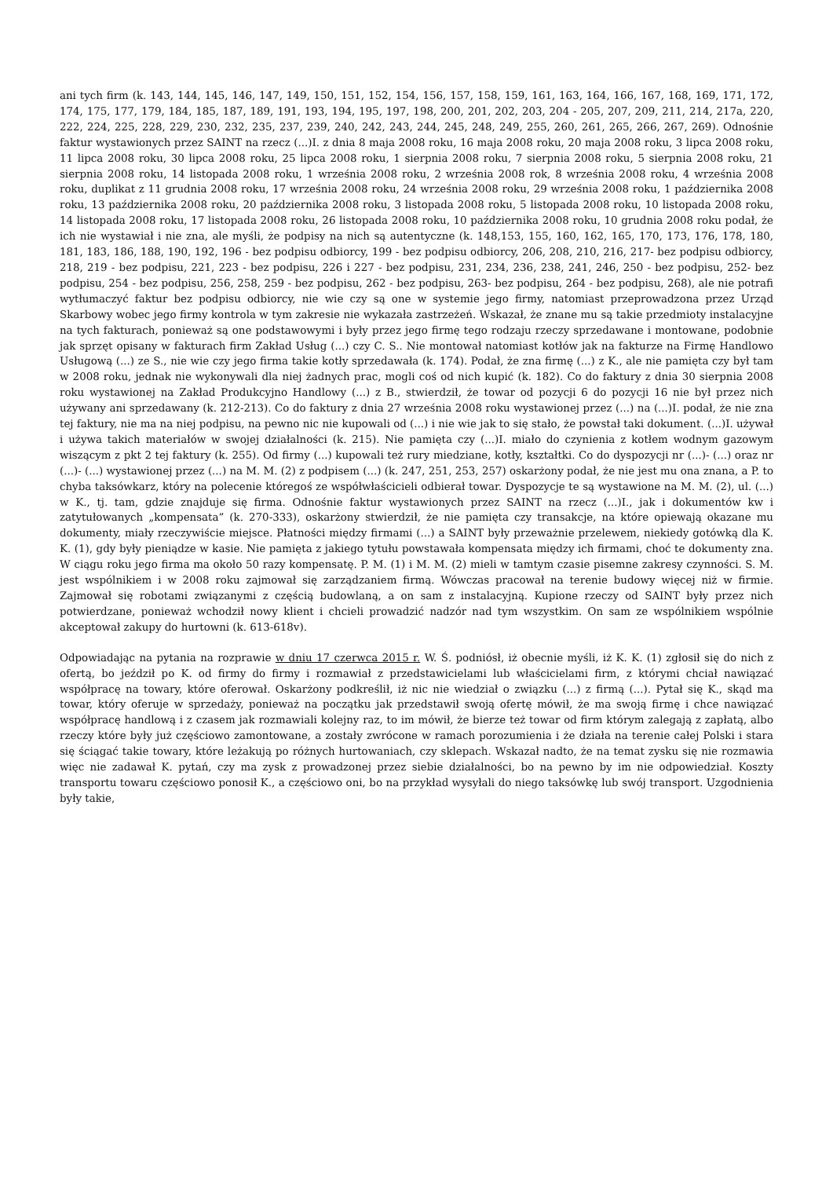ani tych firm (k. 143, 144, 145, 146, 147, 149, 150, 151, 152, 154, 156, 157, 158, 159, 161, 163, 164, 166, 167, 168, 169, 171, 172, 174, 175, 177, 179, 184, 185, 187, 189, 191, 193, 194, 195, 197, 198, 200, 201, 202, 203, 204 - 205, 207, 209, 211, 214, 217a, 220, 222, 224, 225, 228, 229, 230, 232, 235, 237, 239, 240, 242, 243, 244, 245, 248, 249, 255, 260, 261, 265, 266, 267, 269). Odnośnie faktur wystawionych przez SAINT na rzecz (...)I. z dnia 8 maja 2008 roku, 16 maja 2008 roku, 20 maja 2008 roku, 3 lipca 2008 roku, 11 lipca 2008 roku, 30 lipca 2008 roku, 25 lipca 2008 roku, 1 sierpnia 2008 roku, 7 sierpnia 2008 roku, 5 sierpnia 2008 roku, 21 sierpnia 2008 roku, 14 listopada 2008 roku, 1 września 2008 roku, 2 września 2008 rok, 8 września 2008 roku, 4 września 2008 roku, duplikat z 11 grudnia 2008 roku, 17 września 2008 roku, 24 września 2008 roku, 29 września 2008 roku, 1 października 2008 roku, 13 października 2008 roku, 20 października 2008 roku, 3 listopada 2008 roku, 5 listopada 2008 roku, 10 listopada 2008 roku, 14 listopada 2008 roku, 17 listopada 2008 roku, 26 listopada 2008 roku, 10 października 2008 roku, 10 grudnia 2008 roku podał, że ich nie wystawiał i nie zna, ale myśli, że podpisy na nich są autentyczne (k. 148,153, 155, 160, 162, 165, 170, 173, 176, 178, 180, 181, 183, 186, 188, 190, 192, 196 - bez podpisu odbiorcy, 199 - bez podpisu odbiorcy, 206, 208, 210, 216, 217- bez podpisu odbiorcy, 218, 219 - bez podpisu, 221, 223 - bez podpisu, 226 i 227 - bez podpisu, 231, 234, 236, 238, 241, 246, 250 - bez podpisu, 252- bez podpisu, 254 - bez podpisu, 256, 258, 259 - bez podpisu, 262 - bez podpisu, 263- bez podpisu, 264 - bez podpisu, 268), ale nie potrafi wytłumaczyć faktur bez podpisu odbiorcy, nie wie czy są one w systemie jego firmy, natomiast przeprowadzona przez Urząd Skarbowy wobec jego firmy kontrola w tym zakresie nie wykazała zastrzeżeń. Wskazał, że znane mu są takie przedmioty instalacyjne na tych fakturach, ponieważ są one podstawowymi i były przez jego firmę tego rodzaju rzeczy sprzedawane i montowane, podobnie jak sprzęt opisany w fakturach firm Zakład Usług (...) czy C. S.. Nie montował natomiast kotłów jak na fakturze na Firmę Handlowo Usługową (...) ze S., nie wie czy jego firma takie kotły sprzedawała (k. 174). Podał, że zna firmę (...) z K., ale nie pamięta czy był tam w 2008 roku, jednak nie wykonywali dla niej żadnych prac, mogli coś od nich kupić (k. 182). Co do faktury z dnia 30 sierpnia 2008 roku wystawionej na Zakład Produkcyjno Handlowy (...) z B., stwierdził, że towar od pozycji 6 do pozycji 16 nie był przez nich używany ani sprzedawany (k. 212-213). Co do faktury z dnia 27 września 2008 roku wystawionej przez (...) na (...)I. podał, że nie zna tej faktury, nie ma na niej podpisu, na pewno nic nie kupowali od (...) i nie wie jak to się stało, że powstał taki dokument. (...)I. używał i używa takich materiałów w swojej działalności (k. 215). Nie pamięta czy (...)I. miało do czynienia z kotłem wodnym gazowym wiszącym z pkt 2 tej faktury (k. 255). Od firmy (...) kupowali też rury miedziane, kotły, kształtki. Co do dyspozycji nr (...)- (...) oraz nr (...)- (...) wystawionej przez (...) na M. M. (2) z podpisem (...) (k. 247, 251, 253, 257) oskarżony podał, że nie jest mu ona znana, a P. to chyba taksówkarz, który na polecenie któregoś ze współwłaścicieli odbierał towar. Dyspozycje te są wystawione na M. M. (2), ul. (...) w K., tj. tam, gdzie znajduje się firma. Odnośnie faktur wystawionych przez SAINT na rzecz (...)I., jak i dokumentów kw i zatytułowanych „kompensata” (k. 270-333), oskarżony stwierdził, że nie pamięta czy transakcje, na które opiewają okazane mu dokumenty, miały rzeczywiście miejsce. Płatności między firmami (...) a SAINT były przeważnie przelewem, niekiedy gotówką dla K. K. (1), gdy były pieniądze w kasie. Nie pamięta z jakiego tytułu powstawała kompensata między ich firmami, choć te dokumenty zna. W ciągu roku jego firma ma około 50 razy kompensatę. P. M. (1) i M. M. (2) mieli w tamtym czasie pisemne zakresy czynności. S. M. jest wspólnikiem i w 2008 roku zajmował się zarządzaniem firmą. Wówczas pracował na terenie budowy więcej niż w firmie. Zajmował się robotami związanymi z częścią budowlaną, a on sam z instalacyjną. Kupione rzeczy od SAINT były przez nich potwierdzane, ponieważ wchodził nowy klient i chcieli prowadzić nadzór nad tym wszystkim. On sam ze wspólnikiem wspólnie akceptował zakupy do hurtowni (k. 613-618v).
Odpowiadając na pytania na rozprawie w dniu 17 czerwca 2015 r. W. Ś. podniósł, iż obecnie myśli, iż K. K. (1) zgłosił się do nich z ofertą, bo jeździł po K. od firmy do firmy i rozmawiał z przedstawicielami lub właścicielami firm, z którymi chciał nawiązać współpracę na towary, które oferował. Oskarżony podkreślił, iż nic nie wiedział o związku (...) z firmą (...). Pytał się K., skąd ma towar, który oferuje w sprzedaży, ponieważ na początku jak przedstawił swoją ofertę mówił, że ma swoją firmę i chce nawiązać współpracę handlową i z czasem jak rozmawiali kolejny raz, to im mówił, że bierze też towar od firm którym zalegają z zapłatą, albo rzeczy które były już częściowo zamontowane, a zostały zwrócone w ramach porozumienia i że działa na terenie całej Polski i stara się ściągać takie towary, które leżakują po różnych hurtowaniach, czy sklepach. Wskazał nadto, że na temat zysku się nie rozmawia więc nie zadawał K. pytań, czy ma zysk z prowadzonej przez siebie działalności, bo na pewno by im nie odpowiedział. Koszty transportu towaru częściowo ponosił K., a częściowo oni, bo na przykład wysyłali do niego taksówkę lub swój transport. Uzgodnienia były takie,